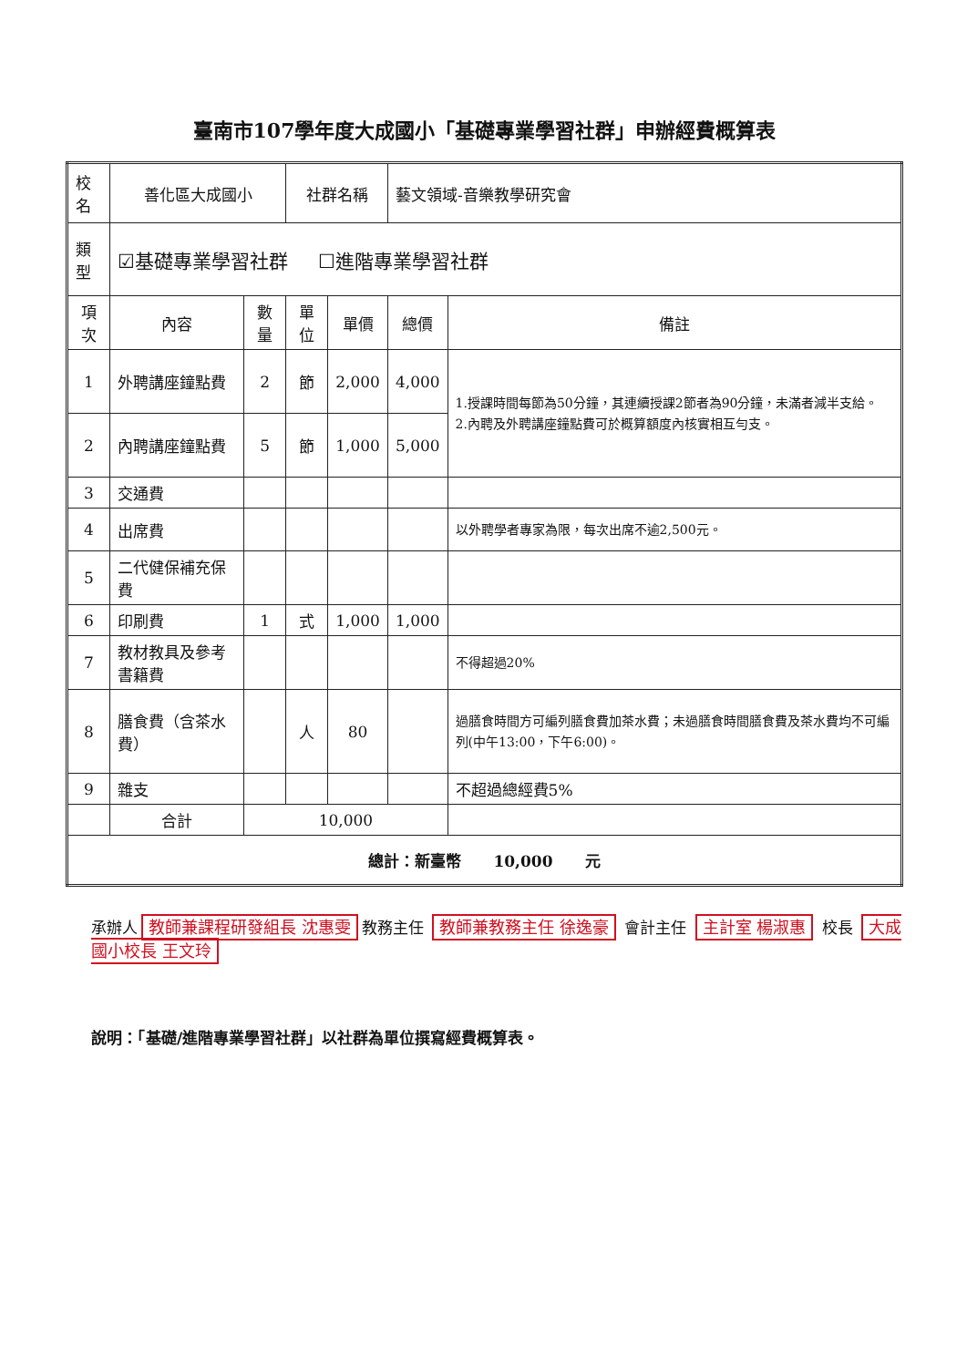臺南市107學年度大成國小「基礎專業學習社群」申辦經費概算表
| 校名 | 善化區大成國小 | | 社群名稱 | | 藝文領域-音樂教學研究會 | |
| 類型 | ☑基礎專業學習社群 ☐進階專業學習社群 | | | | | |
| 項次 | 內容 | 數量 | 單位 | 單價 | 總價 | 備註 |
| 1 | 外聘講座鐘點費 | 2 | 節 | 2,000 | 4,000 | 1.授課時間每節為50分鐘，其連續授課2節者為90分鐘，未滿者減半支給。 2.內聘及外聘講座鐘點費可於概算額度內核實相互勻支。 |
| 2 | 內聘講座鐘點費 | 5 | 節 | 1,000 | 5,000 | |
| 3 | 交通費 | | | | | |
| 4 | 出席費 | | | | | 以外聘學者專家為限，每次出席不逾2,500元。 |
| 5 | 二代健保補充保費 | | | | | |
| 6 | 印刷費 | 1 | 式 | 1,000 | 1,000 | |
| 7 | 教材教具及參考書籍費 | | | | | 不得超過20% |
| 8 | 膳食費（含茶水費） | | 人 | 80 | | 過膳食時間方可編列膳食費加茶水費；未過膳食時間膳食費及茶水費均不可編列(中午13:00，下午6:00)。 |
| 9 | 雜支 | | | | | 不超過總經費5% |
| | 合計 | 10,000 | | | | |
| 總計：新臺幣 10,000 元 | | | | | | |
承辦人 教師兼課程研發組長 沈惠雯 教務主任 教師兼教務主任 徐逸豪 會計主任 主計室 楊淑惠 校長 大成國小校長 王文玲
說明：「基礎/進階專業學習社群」以社群為單位撰寫經費概算表。